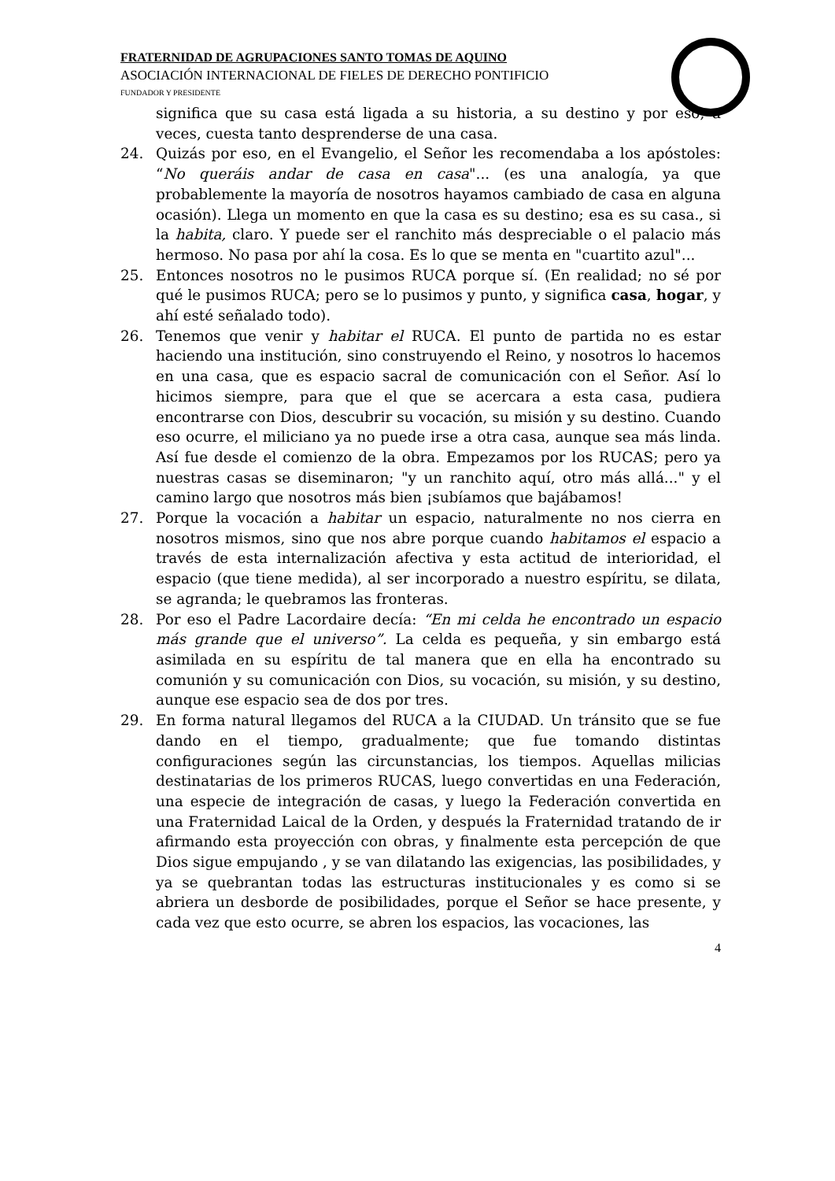FRATERNIDAD DE AGRUPACIONES SANTO TOMAS DE AQUINO
ASOCIACIÓN INTERNACIONAL DE FIELES DE DERECHO PONTIFICIO
FUNDADOR Y PRESIDENTE
significa que su casa está ligada a su historia, a su destino y por eso, a veces, cuesta tanto desprenderse de una casa.
24. Quizás por eso, en el Evangelio, el Señor les recomendaba a los apóstoles: “No queráis andar de casa en casa"... (es una analogía, ya que probablemente la mayoría de nosotros hayamos cambiado de casa en alguna ocasión). Llega un momento en que la casa es su destino; esa es su casa., si la habita, claro. Y puede ser el ranchito más despreciable o el palacio más hermoso. No pasa por ahí la cosa. Es lo que se menta en "cuartito azul"...
25. Entonces nosotros no le pusimos RUCA porque sí. (En realidad; no sé por qué le pusimos RUCA; pero se lo pusimos y punto, y significa casa, hogar, y ahí esté señalado todo).
26. Tenemos que venir y habitar el RUCA. El punto de partida no es estar haciendo una institución, sino construyendo el Reino, y nosotros lo hacemos en una casa, que es espacio sacral de comunicación con el Señor. Así lo hicimos siempre, para que el que se acercara a esta casa, pudiera encontrarse con Dios, descubrir su vocación, su misión y su destino. Cuando eso ocurre, el miliciano ya no puede irse a otra casa, aunque sea más linda. Así fue desde el comienzo de la obra. Empezamos por los RUCAS; pero ya nuestras casas se diseminaron; "y un ranchito aquí, otro más allá..." y el camino largo que nosotros más bien ¡subíamos que bajábamos!
27. Porque la vocación a habitar un espacio, naturalmente no nos cierra en nosotros mismos, sino que nos abre porque cuando habitamos el espacio a través de esta internalización afectiva y esta actitud de interioridad, el espacio (que tiene medida), al ser incorporado a nuestro espíritu, se dilata, se agranda; le quebramos las fronteras.
28. Por eso el Padre Lacordaire decía: “En mi celda he encontrado un espacio más grande que el universo”. La celda es pequeña, y sin embargo está asimilada en su espíritu de tal manera que en ella ha encontrado su comunión y su comunicación con Dios, su vocación, su misión, y su destino, aunque ese espacio sea de dos por tres.
29. En forma natural llegamos del RUCA a la CIUDAD. Un tránsito que se fue dando en el tiempo, gradualmente; que fue tomando distintas configuraciones según las circunstancias, los tiempos. Aquellas milicias destinatarias de los primeros RUCAS, luego convertidas en una Federación, una especie de integración de casas, y luego la Federación convertida en una Fraternidad Laical de la Orden, y después la Fraternidad tratando de ir afirmando esta proyección con obras, y finalmente esta percepción de que Dios sigue empujando , y se van dilatando las exigencias, las posibilidades, y ya se quebrantan todas las estructuras institucionales y es como si se abriera un desborde de posibilidades, porque el Señor se hace presente, y cada vez que esto ocurre, se abren los espacios, las vocaciones, las
4